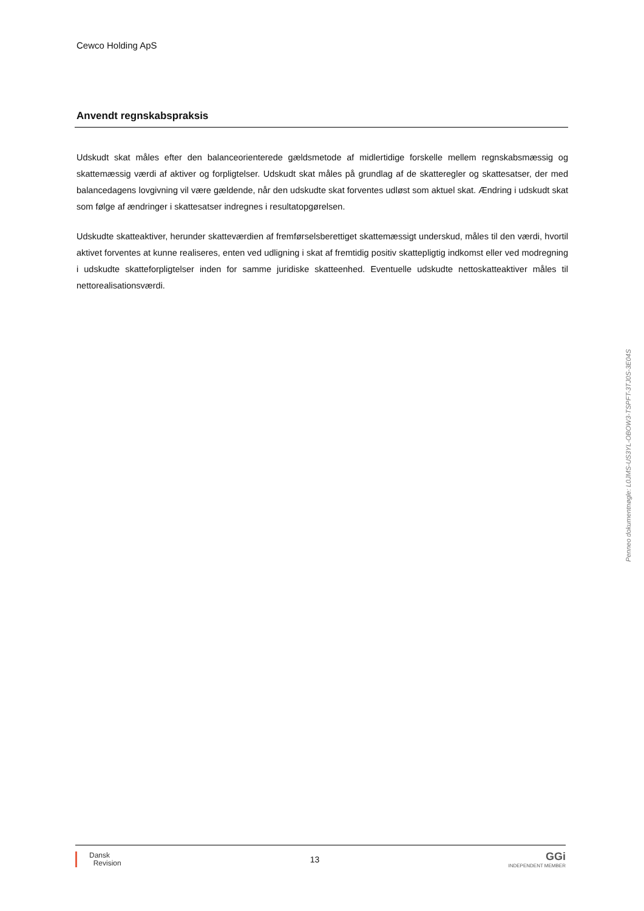Cewco Holding ApS
Anvendt regnskabspraksis
Udskudt skat måles efter den balanceorienterede gældsmetode af midlertidige forskelle mellem regnskabsmæssig og skattemæssig værdi af aktiver og forpligtelser. Udskudt skat måles på grundlag af de skatteregler og skattesatser, der med balancedagens lovgivning vil være gældende, når den udskudte skat forventes udløst som aktuel skat. Ændring i udskudt skat som følge af ændringer i skattesatser indregnes i resultatopgørelsen.
Udskudte skatteaktiver, herunder skatteværdien af fremførselsberettiget skattemæssigt underskud, måles til den værdi, hvortil aktivet forventes at kunne realiseres, enten ved udligning i skat af fremtidig positiv skattepligtig indkomst eller ved modregning i udskudte skatteforpligtelser inden for samme juridiske skatteenhed. Eventuelle udskudte nettoskatteaktiver måles til nettorealisationsværdi.
Penneo dokumentnøgle: L0JMS-US3YL-OBOW3-TSPFT-3TJ0S-3E04S
Dansk
Revision
13
GGi
INDEPENDENT MEMBER